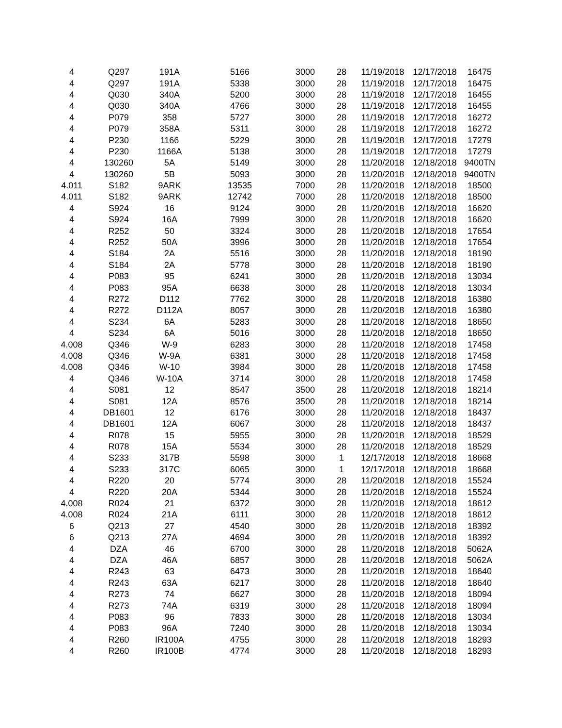| 4 | Q297 | 191A | 5166 | 3000 | 28 | 11/19/2018 | 12/17/2018 | 16475 |
| 4 | Q297 | 191A | 5338 | 3000 | 28 | 11/19/2018 | 12/17/2018 | 16475 |
| 4 | Q030 | 340A | 5200 | 3000 | 28 | 11/19/2018 | 12/17/2018 | 16455 |
| 4 | Q030 | 340A | 4766 | 3000 | 28 | 11/19/2018 | 12/17/2018 | 16455 |
| 4 | P079 | 358 | 5727 | 3000 | 28 | 11/19/2018 | 12/17/2018 | 16272 |
| 4 | P079 | 358A | 5311 | 3000 | 28 | 11/19/2018 | 12/17/2018 | 16272 |
| 4 | P230 | 1166 | 5229 | 3000 | 28 | 11/19/2018 | 12/17/2018 | 17279 |
| 4 | P230 | 1166A | 5138 | 3000 | 28 | 11/19/2018 | 12/17/2018 | 17279 |
| 4 | 130260 | 5A | 5149 | 3000 | 28 | 11/20/2018 | 12/18/2018 | 9400TN |
| 4 | 130260 | 5B | 5093 | 3000 | 28 | 11/20/2018 | 12/18/2018 | 9400TN |
| 4.011 | S182 | 9ARK | 13535 | 7000 | 28 | 11/20/2018 | 12/18/2018 | 18500 |
| 4.011 | S182 | 9ARK | 12742 | 7000 | 28 | 11/20/2018 | 12/18/2018 | 18500 |
| 4 | S924 | 16 | 9124 | 3000 | 28 | 11/20/2018 | 12/18/2018 | 16620 |
| 4 | S924 | 16A | 7999 | 3000 | 28 | 11/20/2018 | 12/18/2018 | 16620 |
| 4 | R252 | 50 | 3324 | 3000 | 28 | 11/20/2018 | 12/18/2018 | 17654 |
| 4 | R252 | 50A | 3996 | 3000 | 28 | 11/20/2018 | 12/18/2018 | 17654 |
| 4 | S184 | 2A | 5516 | 3000 | 28 | 11/20/2018 | 12/18/2018 | 18190 |
| 4 | S184 | 2A | 5778 | 3000 | 28 | 11/20/2018 | 12/18/2018 | 18190 |
| 4 | P083 | 95 | 6241 | 3000 | 28 | 11/20/2018 | 12/18/2018 | 13034 |
| 4 | P083 | 95A | 6638 | 3000 | 28 | 11/20/2018 | 12/18/2018 | 13034 |
| 4 | R272 | D112 | 7762 | 3000 | 28 | 11/20/2018 | 12/18/2018 | 16380 |
| 4 | R272 | D112A | 8057 | 3000 | 28 | 11/20/2018 | 12/18/2018 | 16380 |
| 4 | S234 | 6A | 5283 | 3000 | 28 | 11/20/2018 | 12/18/2018 | 18650 |
| 4 | S234 | 6A | 5016 | 3000 | 28 | 11/20/2018 | 12/18/2018 | 18650 |
| 4.008 | Q346 | W-9 | 6283 | 3000 | 28 | 11/20/2018 | 12/18/2018 | 17458 |
| 4.008 | Q346 | W-9A | 6381 | 3000 | 28 | 11/20/2018 | 12/18/2018 | 17458 |
| 4.008 | Q346 | W-10 | 3984 | 3000 | 28 | 11/20/2018 | 12/18/2018 | 17458 |
| 4 | Q346 | W-10A | 3714 | 3000 | 28 | 11/20/2018 | 12/18/2018 | 17458 |
| 4 | S081 | 12 | 8547 | 3500 | 28 | 11/20/2018 | 12/18/2018 | 18214 |
| 4 | S081 | 12A | 8576 | 3500 | 28 | 11/20/2018 | 12/18/2018 | 18214 |
| 4 | DB1601 | 12 | 6176 | 3000 | 28 | 11/20/2018 | 12/18/2018 | 18437 |
| 4 | DB1601 | 12A | 6067 | 3000 | 28 | 11/20/2018 | 12/18/2018 | 18437 |
| 4 | R078 | 15 | 5955 | 3000 | 28 | 11/20/2018 | 12/18/2018 | 18529 |
| 4 | R078 | 15A | 5534 | 3000 | 28 | 11/20/2018 | 12/18/2018 | 18529 |
| 4 | S233 | 317B | 5598 | 3000 | 1 | 12/17/2018 | 12/18/2018 | 18668 |
| 4 | S233 | 317C | 6065 | 3000 | 1 | 12/17/2018 | 12/18/2018 | 18668 |
| 4 | R220 | 20 | 5774 | 3000 | 28 | 11/20/2018 | 12/18/2018 | 15524 |
| 4 | R220 | 20A | 5344 | 3000 | 28 | 11/20/2018 | 12/18/2018 | 15524 |
| 4.008 | R024 | 21 | 6372 | 3000 | 28 | 11/20/2018 | 12/18/2018 | 18612 |
| 4.008 | R024 | 21A | 6111 | 3000 | 28 | 11/20/2018 | 12/18/2018 | 18612 |
| 6 | Q213 | 27 | 4540 | 3000 | 28 | 11/20/2018 | 12/18/2018 | 18392 |
| 6 | Q213 | 27A | 4694 | 3000 | 28 | 11/20/2018 | 12/18/2018 | 18392 |
| 4 | DZA | 46 | 6700 | 3000 | 28 | 11/20/2018 | 12/18/2018 | 5062A |
| 4 | DZA | 46A | 6857 | 3000 | 28 | 11/20/2018 | 12/18/2018 | 5062A |
| 4 | R243 | 63 | 6473 | 3000 | 28 | 11/20/2018 | 12/18/2018 | 18640 |
| 4 | R243 | 63A | 6217 | 3000 | 28 | 11/20/2018 | 12/18/2018 | 18640 |
| 4 | R273 | 74 | 6627 | 3000 | 28 | 11/20/2018 | 12/18/2018 | 18094 |
| 4 | R273 | 74A | 6319 | 3000 | 28 | 11/20/2018 | 12/18/2018 | 18094 |
| 4 | P083 | 96 | 7833 | 3000 | 28 | 11/20/2018 | 12/18/2018 | 13034 |
| 4 | P083 | 96A | 7240 | 3000 | 28 | 11/20/2018 | 12/18/2018 | 13034 |
| 4 | R260 | IR100A | 4755 | 3000 | 28 | 11/20/2018 | 12/18/2018 | 18293 |
| 4 | R260 | IR100B | 4774 | 3000 | 28 | 11/20/2018 | 12/18/2018 | 18293 |